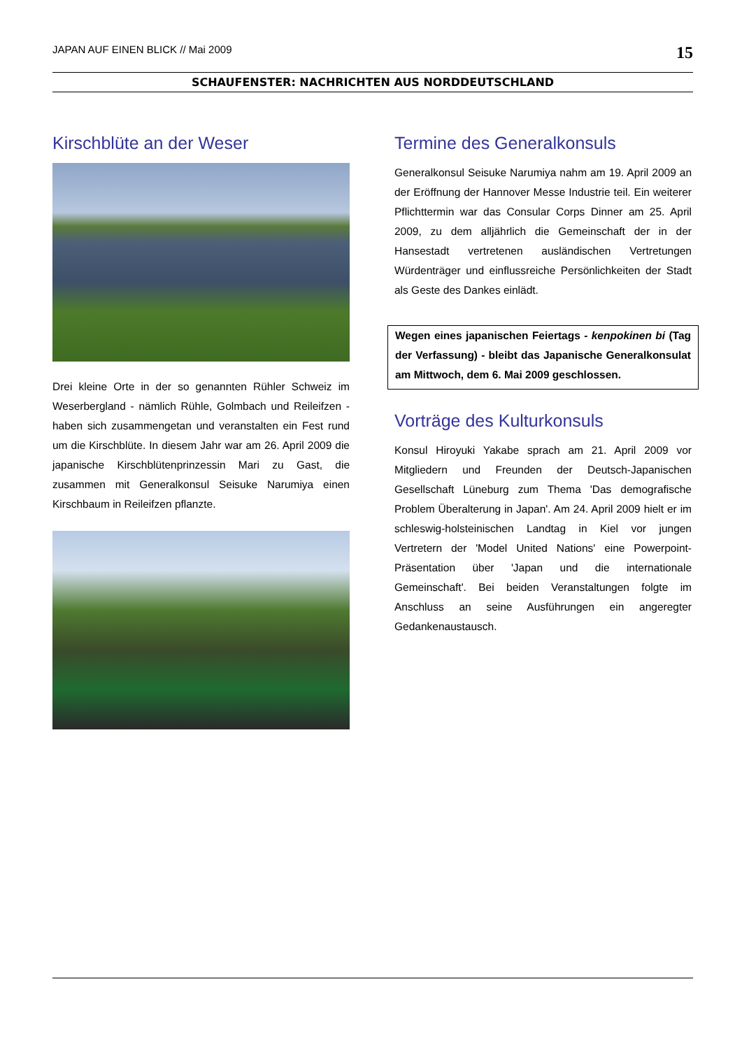JAPAN AUF EINEN BLICK // Mai 2009 15
SCHAUFENSTER: NACHRICHTEN AUS NORDDEUTSCHLAND
Kirschblüte an der Weser
Drei kleine Orte in der so genannten Rühler Schweiz im Weserbergland - nämlich Rühle, Golmbach und Reileifzen - haben sich zusammengetan und veranstalten ein Fest rund um die Kirschblüte. In diesem Jahr war am 26. April 2009 die japanische Kirschblütenprinzessin Mari zu Gast, die zusammen mit Generalkonsul Seisuke Narumiya einen Kirschbaum in Reileifzen pflanzte.
Termine des Generalkonsuls
Generalkonsul Seisuke Narumiya nahm am 19. April 2009 an der Eröffnung der Hannover Messe Industrie teil. Ein weiterer Pflichttermin war das Consular Corps Dinner am 25. April 2009, zu dem alljährlich die Gemeinschaft der in der Hansestadt vertretenen ausländischen Vertretungen Würdenträger und einflussreiche Persönlichkeiten der Stadt als Geste des Dankes einlädt.
Wegen eines japanischen Feiertags - kenpokinen bi (Tag der Verfassung) - bleibt das Japanische Generalkonsulat am Mittwoch, dem 6. Mai 2009 geschlossen.
Vorträge des Kulturkonsuls
Konsul Hiroyuki Yakabe sprach am 21. April 2009 vor Mitgliedern und Freunden der Deutsch-Japanischen Gesellschaft Lüneburg zum Thema 'Das demografische Problem Überalterung in Japan'. Am 24. April 2009 hielt er im schleswig-holsteinischen Landtag in Kiel vor jungen Vertretern der 'Model United Nations' eine Powerpoint-Präsentation über 'Japan und die internationale Gemeinschaft'. Bei beiden Veranstaltungen folgte im Anschluss an seine Ausführungen ein angeregter Gedankenaustausch.